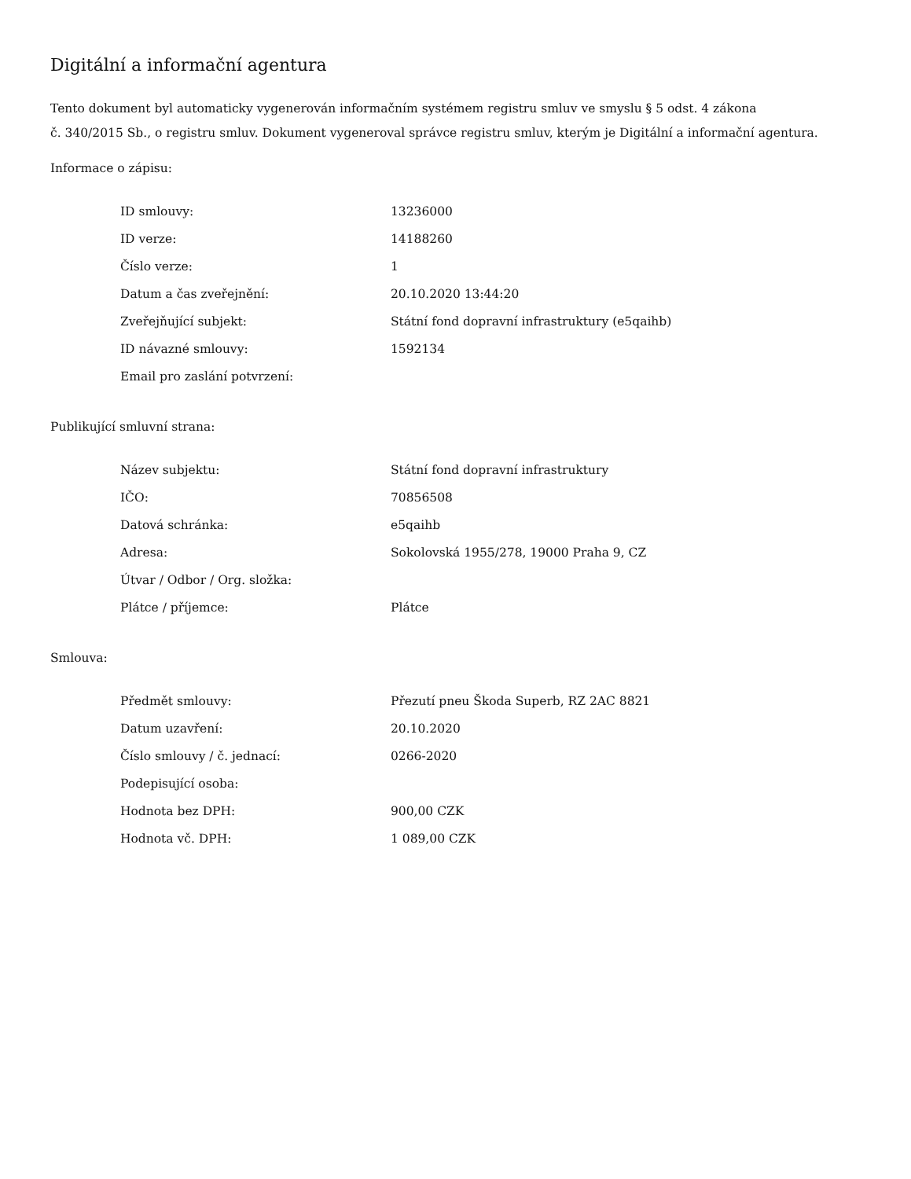Digitální a informační agentura
Tento dokument byl automaticky vygenerován informačním systémem registru smluv ve smyslu § 5 odst. 4 zákona
č. 340/2015 Sb., o registru smluv. Dokument vygeneroval správce registru smluv, kterým je Digitální a informační agentura.
Informace o zápisu:
| ID smlouvy: | 13236000 |
| ID verze: | 14188260 |
| Číslo verze: | 1 |
| Datum a čas zveřejnění: | 20.10.2020 13:44:20 |
| Zveřejňující subjekt: | Státní fond dopravní infrastruktury (e5qaihb) |
| ID návazné smlouvy: | 1592134 |
| Email pro zaslání potvrzení: | |
Publikující smluvní strana:
| Název subjektu: | Státní fond dopravní infrastruktury |
| IČO: | 70856508 |
| Datová schránka: | e5qaihb |
| Adresa: | Sokolovská 1955/278, 19000 Praha 9, CZ |
| Útvar / Odbor / Org. složka: | |
| Plátce / příjemce: | Plátce |
Smlouva:
| Předmět smlouvy: | Přezutí pneu Škoda Superb, RZ 2AC 8821 |
| Datum uzavření: | 20.10.2020 |
| Číslo smlouvy / č. jednací: | 0266-2020 |
| Podepisující osoba: | |
| Hodnota bez DPH: | 900,00 CZK |
| Hodnota vč. DPH: | 1 089,00 CZK |